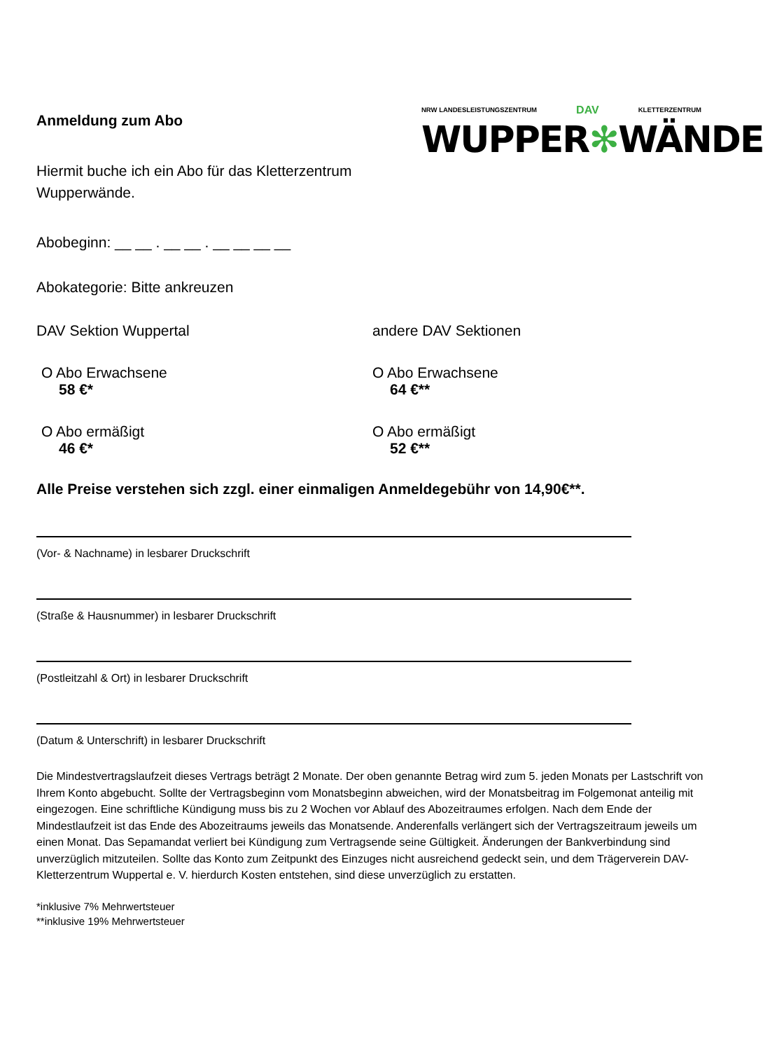NRW LANDESLEISTUNGSZENTRUM DAV KLETTERZENTRUM
WUPPER✻WÄNDE
Anmeldung zum Abo
Hiermit buche ich ein Abo für das Kletterzentrum
Wupperwände.
Abobeginn: __ __ . __ __ . __ __ __ __
Abokategorie: Bitte ankreuzen
DAV Sektion Wuppertal
O Abo Erwachsene
58 €*
O Abo ermäßigt
46 €*
andere DAV Sektionen
O Abo Erwachsene
64 €**
O Abo ermäßigt
52 €**
Alle Preise verstehen sich zzgl. einer einmaligen Anmeldegebühr von 14,90€**.
(Vor- & Nachname) in lesbarer Druckschrift
(Straße & Hausnummer) in lesbarer Druckschrift
(Postleitzahl & Ort) in lesbarer Druckschrift
(Datum & Unterschrift) in lesbarer Druckschrift
Die Mindestvertragslaufzeit dieses Vertrags beträgt 2 Monate. Der oben genannte Betrag wird zum 5. jeden Monats per Lastschrift von Ihrem Konto abgebucht. Sollte der Vertragsbeginn vom Monatsbeginn abweichen, wird der Monatsbeitrag im Folgemonat anteilig mit eingezogen. Eine schriftliche Kündigung muss bis zu 2 Wochen vor Ablauf des Abozeitraumes erfolgen. Nach dem Ende der Mindestlaufzeit ist das Ende des Abozeitraums jeweils das Monatsende. Anderenfalls verlängert sich der Vertragszeitraum jeweils um einen Monat. Das Sepamandat verliert bei Kündigung zum Vertragsende seine Gültigkeit. Änderungen der Bankverbindung sind unverzüglich mitzuteilen. Sollte das Konto zum Zeitpunkt des Einzuges nicht ausreichend gedeckt sein, und dem Trägerverein DAV-Kletterzentrum Wuppertal e. V. hierdurch Kosten entstehen, sind diese unverzüglich zu erstatten.
*inklusive 7% Mehrwertsteuer
**inklusive 19% Mehrwertsteuer